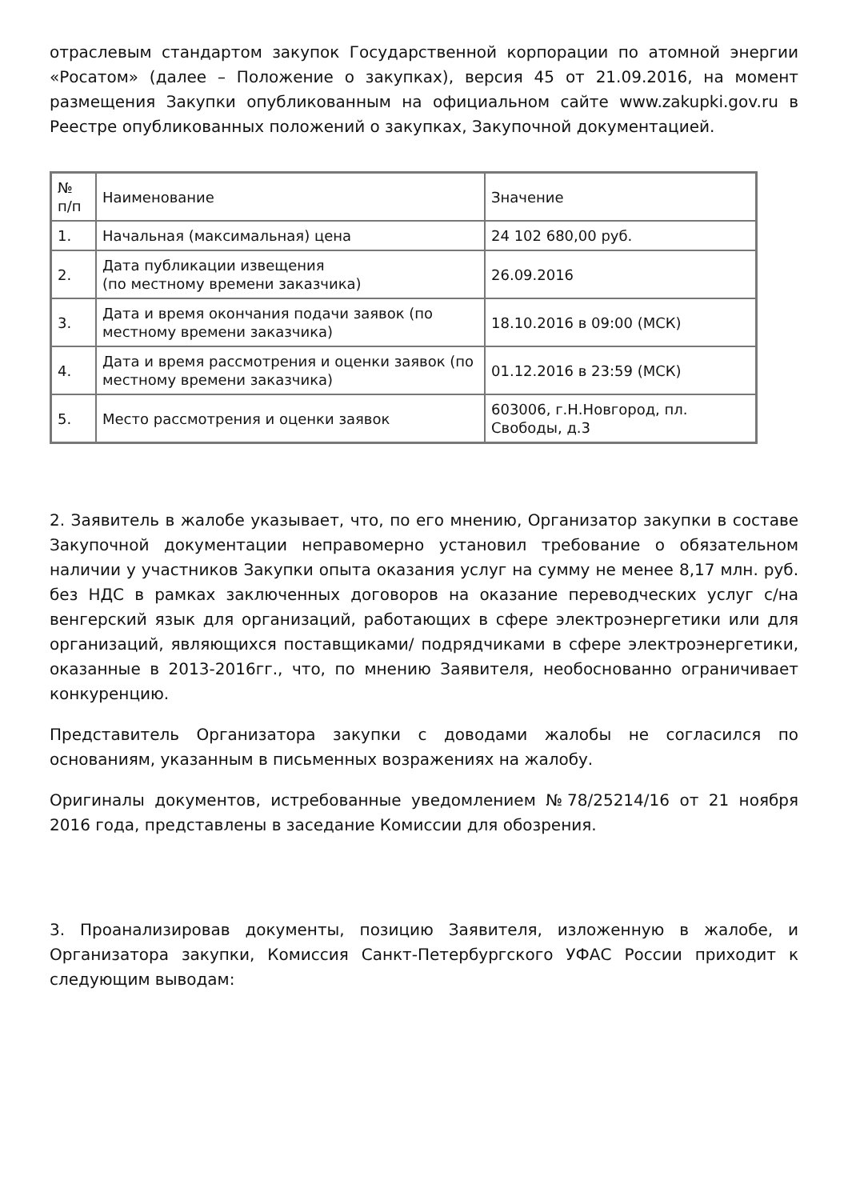отраслевым стандартом закупок Государственной корпорации по атомной энергии «Росатом» (далее – Положение о закупках), версия 45 от 21.09.2016, на момент размещения Закупки опубликованным на официальном сайте www.zakupki.gov.ru в Реестре опубликованных положений о закупках, Закупочной документацией.
| № п/п | Наименование | Значение |
| 1. | Начальная (максимальная) цена | 24 102 680,00 руб. |
| 2. | Дата публикации извещения (по местному времени заказчика) | 26.09.2016 |
| 3. | Дата и время окончания подачи заявок (по местному времени заказчика) | 18.10.2016 в 09:00 (МСК) |
| 4. | Дата и время рассмотрения и оценки заявок (по местному времени заказчика) | 01.12.2016 в 23:59 (МСК) |
| 5. | Место рассмотрения и оценки заявок | 603006, г.Н.Новгород, пл. Свободы, д.3 |
2. Заявитель в жалобе указывает, что, по его мнению, Организатор закупки в составе Закупочной документации неправомерно установил требование о обязательном наличии у участников Закупки опыта оказания услуг на сумму не менее 8,17 млн. руб. без НДС в рамках заключенных договоров на оказание переводческих услуг с/на венгерский язык для организаций, работающих в сфере электроэнергетики или для организаций, являющихся поставщиками/ подрядчиками в сфере электроэнергетики, оказанные в 2013-2016гг., что, по мнению Заявителя, необоснованно ограничивает конкуренцию.
Представитель Организатора закупки с доводами жалобы не согласился по основаниям, указанным в письменных возражениях на жалобу.
Оригиналы документов, истребованные уведомлением №78/25214/16 от 21 ноября 2016 года, представлены в заседание Комиссии для обозрения.
3. Проанализировав документы, позицию Заявителя, изложенную в жалобе, и Организатора закупки, Комиссия Санкт-Петербургского УФАС России приходит к следующим выводам: